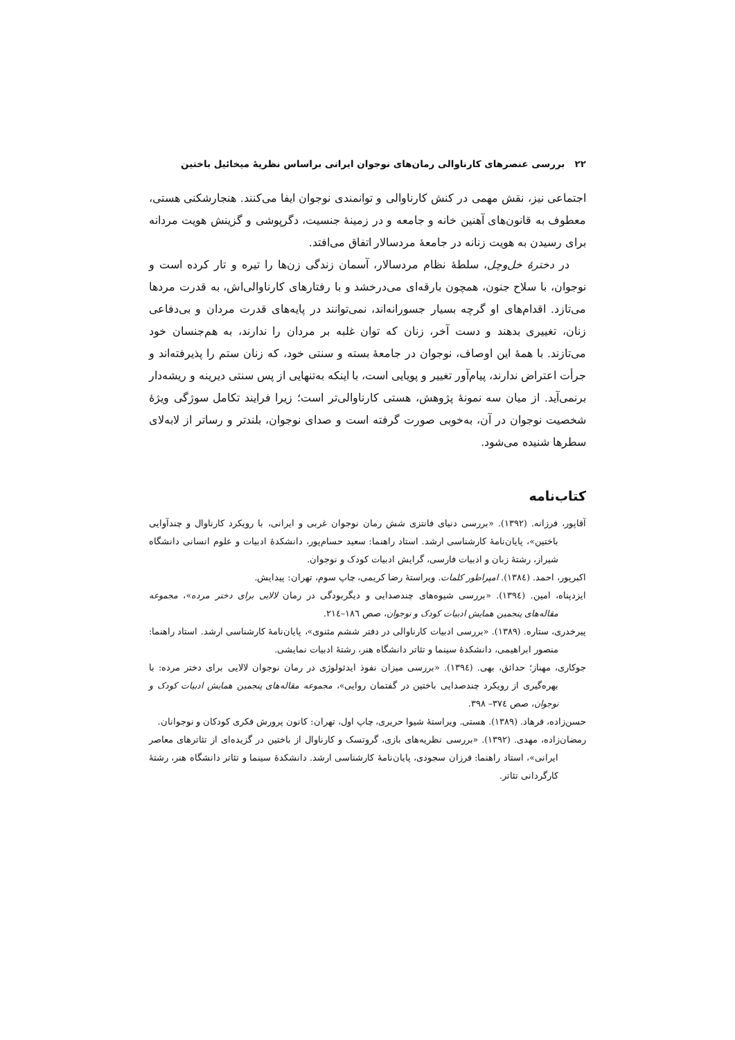۲۲ بررسی عنصرهای کارناوالی رمان‌های نوجوان ایرانی براساس نظریهٔ میخائیل باختین
اجتماعی نیز، نقش مهمی در کنش کارناوالی و توانمندی نوجوان ایفا می‌کنند. هنجارشکنی هستی، معطوف به قانون‌های آهنین خانه و جامعه و در زمینهٔ جنسیت، دگرپوشی و گزینش هویت مردانه برای رسیدن به هویت زنانه در جامعهٔ مردسالار اتفاق می‌افتد.
در دخترهٔ خل‌وچل، سلطهٔ نظام مردسالار، آسمان زندگی زن‌ها را تیره و تار کرده است و نوجوان، با سلاح جنون، همچون بارقه‌ای می‌درخشد و با رفتارهای کارناوالی‌اش، به قدرت مردها می‌تازد. اقدام‌های او گرچه بسیار جسورانه‌اند، نمی‌توانند در پایه‌های قدرت مردان و بی‌دفاعی زنان، تغییری بدهند و دست آخر، زنان که توان غلبه بر مردان را ندارند، به هم‌جنسان خود می‌تازند. با همهٔ این اوصاف، نوجوان در جامعهٔ بسته و سنتی خود، که زنان ستم را پذیرفته‌اند و جرأت اعتراض ندارند، پیام‌آور تغییر و پویایی است، با اینکه به‌تنهایی از پس سنتی دیرینه و ریشه‌دار برنمی‌آید. از میان سه نمونهٔ پژوهش، هستی کارناوالی‌تر است؛ زیرا فرایند تکامل سوژگی ویژهٔ شخصیت نوجوان در آن، به‌خوبی صورت گرفته است و صدای نوجوان، بلندتر و رساتر از لابه‌لای سطرها شنیده می‌شود.
کتاب‌نامه
آقاپور، فرزانه. (۱۳۹۲). «بررسی دنیای فانتزی شش رمان نوجوان غربی و ایرانی، با رویکرد کارناوال و چندآوایی باختین»، پایان‌نامهٔ کارشناسی ارشد. استاد راهنما: سعید حسام‌پور، دانشکدهٔ ادبیات و علوم انسانی دانشگاه شیراز، رشتهٔ زبان و ادبیات فارسی، گرایش ادبیات کودک و نوجوان.
اکبرپور، احمد. (۱۳۸٤). امپراطور کلمات. ویراستهٔ رضا کریمی، چاپ سوم، تهران: پیدایش.
ایزدپناه، امین. (۱۳۹٤). «بررسی شیوه‌های چندصدایی و دیگربودگی در رمان لالایی برای دختر مرده»، مجموعه مقاله‌های پنجمین همایش ادبیات کودک و نوجوان، صص ۱۸٦–۲۱٤.
پیرخدری، ستاره. (۱۳۸۹). «بررسی ادبیات کارناوالی در دفتر ششم مثنوی»، پایان‌نامهٔ کارشناسی ارشد. استاد راهنما: منصور ابراهیمی، دانشکدهٔ سینما و تئاتر دانشگاه هنر، رشتهٔ ادبیات نمایشی.
جوکاری، مهناز؛ حدائق، بهی. (۱۳۹٤). «بررسی میزان نفوذ ایدئولوژی در رمان نوجوان لالایی برای دختر مرده: با بهره‌گیری از رویکرد چندصدایی باختین در گفتمان روایی»، مجموعه مقاله‌های پنجمین همایش ادبیات کودک و نوجوان، صص ۳۷٤– ۳۹۸.
حسن‌زاده، فرهاد. (۱۳۸۹). هستی. ویراستهٔ شیوا حریری، چاپ اول، تهران: کانون پرورش فکری کودکان و نوجوانان.
رمضان‌زاده، مهدی. (۱۳۹۲). «بررسی نظریه‌های بازی، گروتسک و کارناوال از باختین در گزیده‌ای از تئاترهای معاصر ایرانی»، استاد راهنما: فرزان سجودی، پایان‌نامهٔ کارشناسی ارشد. دانشکدهٔ سینما و تئاتر دانشگاه هنر، رشتهٔ کارگردانی تئاتر.